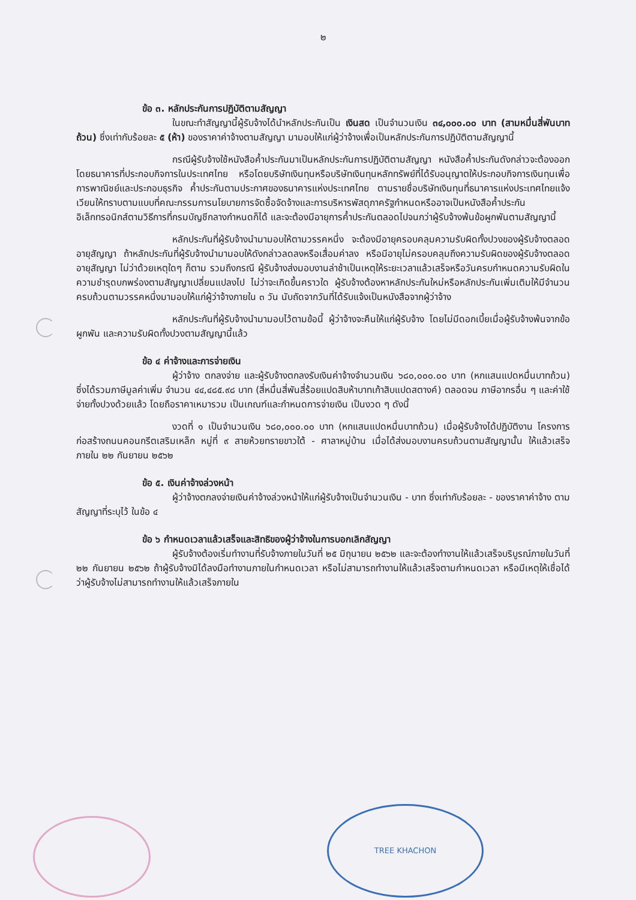๒
ข้อ ๓. หลักประกันการปฏิบัติตามสัญญา
ในขณะทำสัญญานี้ผู้รับจ้างได้นำหลักประกันเป็น เงินสด เป็นจำนวนเงิน ๓๔,๐๐๐.๐๐ บาท (สามหมื่นสี่พันบาทถ้วน) ซึ่งเท่ากับร้อยละ ๕ (ห้า) ของราคาค่าจ้างตามสัญญา มามอบให้แก่ผู้ว่าจ้างเพื่อเป็นหลักประกันการปฏิบัติตามสัญญานี้
กรณีผู้รับจ้างใช้หนังสือค้ำประกันมาเป็นหลักประกันการปฏิบัติตามสัญญา หนังสือค้ำประกันดังกล่าวจะต้องออกโดยธนาคารที่ประกอบกิจการในประเทศไทย หรือโดยบริษัทเงินทุนหรือบริษัทเงินทุนหลักทรัพย์ที่ได้รับอนุญาตให้ประกอบกิจการเงินทุนเพื่อการพาณิชย์และประกอบธุรกิจ ค้ำประกันตามประกาศของธนาคารแห่งประเทศไทย ตามรายชื่อบริษัทเงินทุนที่ธนาคารแห่งประเทศไทยแจ้งเวียนให้ทราบตามแบบที่คณะกรรมการนโยบายการจัดซื้อจัดจ้างและการบริหารพัสดุภาครัฐกำหนดหรืออาจเป็นหนังสือค้ำประกันอิเล็กทรอนิกส์ตามวิธีการที่กรมบัญชีกลางกำหนดก็ได้ และจะต้องมีอายุการค้ำประกันตลอดไปจนกว่าผู้รับจ้างพ้นข้อผูกพันตามสัญญานี้
หลักประกันที่ผู้รับจ้างนำมามอบให้ตามวรรคหนึ่ง จะต้องมีอายุครอบคลุมความรับผิดทั้งปวงของผู้รับจ้างตลอดอายุสัญญา ถ้าหลักประกันที่ผู้รับจ้างนำมามอบให้ดังกล่าวลดลงหรือเสื่อมค่าลง หรือมีอายุไม่ครอบคลุมถึงความรับผิดของผู้รับจ้างตลอดอายุสัญญา ไม่ว่าด้วยเหตุใดๆ ก็ตาม รวมถึงกรณี ผู้รับจ้างส่งมอบงานล่าช้าเป็นเหตุให้ระยะเวลาแล้วเสร็จหรือวันครบกำหนดความรับผิดในความชำรุดบกพร่องตามสัญญาเปลี่ยนแปลงไป ไม่ว่าจะเกิดขึ้นคราวใด ผู้รับจ้างต้องหาหลักประกันใหม่หรือหลักประกันเพิ่มเติมให้มีจำนวนครบถ้วนตามวรรคหนึ่งมามอบให้แก่ผู้ว่าจ้างภายใน ๓ วัน นับถัดจากวันที่ได้รับแจ้งเป็นหนังสือจากผู้ว่าจ้าง
หลักประกันที่ผู้รับจ้างนำมามอบไว้ตามข้อนี้ ผู้ว่าจ้างจะคืนให้แก่ผู้รับจ้าง โดยไม่มีดอกเบี้ยเมื่อผู้รับจ้างพ้นจากข้อผูกพัน และความรับผิดทั้งปวงตามสัญญานี้แล้ว
ข้อ ๔ ค่าจ้างและการจ่ายเงิน
ผู้ว่าจ้าง ตกลงจ่าย และผู้รับจ้างตกลงรับเงินค่าจ้างจำนวนเงิน ๖๘๐,๐๐๐.๐๐ บาท (หกแสนแปดหมื่นบาทถ้วน) ซึ่งได้รวมภาษีมูลค่าเพิ่ม จำนวน ๔๔,๔๘๕.๙๘ บาท (สี่หมื่นสี่พันสี่ร้อยแปดสิบห้าบาทเก้าสิบแปดสตางค์) ตลอดจน ภาษีอากรอื่น ๆ และค่าใช้จ่ายทั้งปวงด้วยแล้ว โดยถือราคาเหมารวม เป็นเกณฑ์และกำหนดการจ่ายเงิน เป็นงวด ๆ ดังนี้
งวดที่ ๑ เป็นจำนวนเงิน ๖๘๐,๐๐๐.๐๐ บาท (หกแสนแปดหมื่นบาทถ้วน) เมื่อผู้รับจ้างได้ปฏิบัติงาน โครงการก่อสร้างถนนคอนกรีตเสริมเหล็ก หมู่ที่ ๙ สายห้วยทรายขาวใต้ - ศาลาหมู่บ้าน เมื่อได้ส่งมอบงานครบถ้วนตามสัญญานั้น ให้แล้วเสร็จภายใน ๒๒ กันยายน ๒๕๖๒
ข้อ ๕. เงินค่าจ้างล่วงหน้า
ผู้ว่าจ้างตกลงจ่ายเงินค่าจ้างล่วงหน้าให้แก่ผู้รับจ้างเป็นจำนวนเงิน - บาท ซึ่งเท่ากับร้อยละ - ของราคาค่าจ้าง ตามสัญญาที่ระบุไว้ ในข้อ ๔
ข้อ ๖ กำหนดเวลาแล้วเสร็จและสิทธิของผู้ว่าจ้างในการบอกเลิกสัญญา
ผู้รับจ้างต้องเริ่มทำงานที่รับจ้างภายในวันที่ ๒๕ มิถุนายน ๒๕๖๒ และจะต้องทำงานให้แล้วเสร็จบริบูรณ์ภายในวันที่ ๒๒ กันยายน ๒๕๖๒ ถ้าผู้รับจ้างมิได้ลงมือทำงานภายในกำหนดเวลา หรือไม่สามารถทำงานให้แล้วเสร็จตามกำหนดเวลา หรือมีเหตุให้เชื่อได้ว่าผู้รับจ้างไม่สามารถทำงานให้แล้วเสร็จภายใน
TREE KHACHON